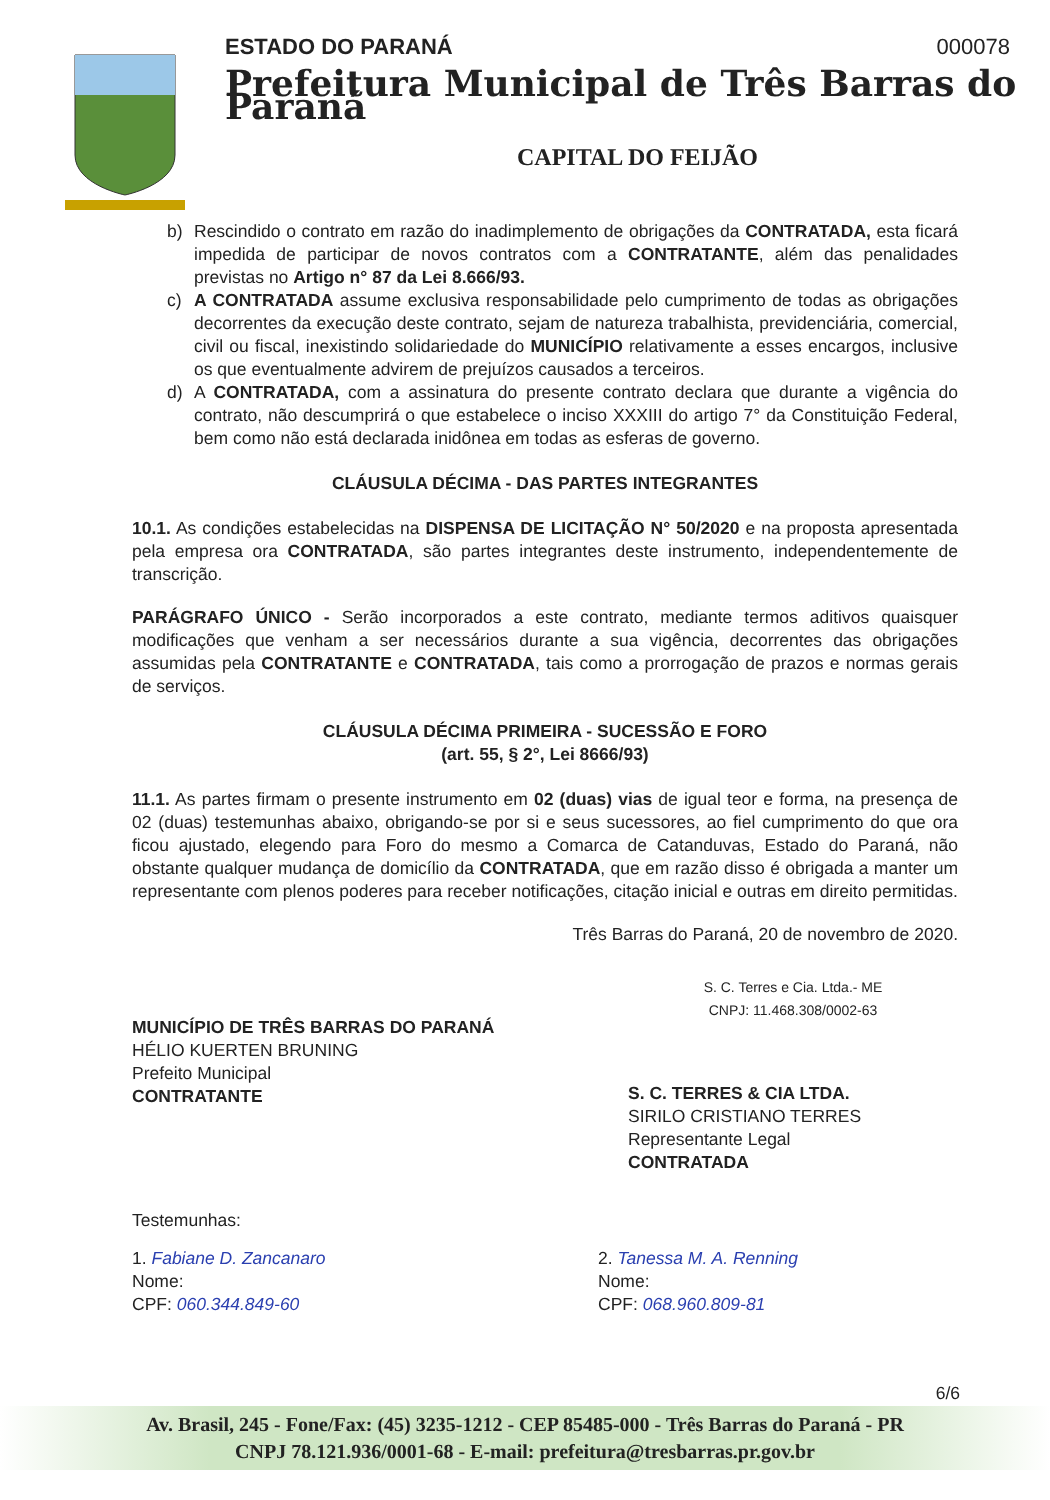ESTADO DO PARANÁ 000078
Prefeitura Municipal de Três Barras do Paraná
CAPITAL DO FEIJÃO
b) Rescindido o contrato em razão do inadimplemento de obrigações da CONTRATADA, esta ficará impedida de participar de novos contratos com a CONTRATANTE, além das penalidades previstas no Artigo n° 87 da Lei 8.666/93.
c) A CONTRATADA assume exclusiva responsabilidade pelo cumprimento de todas as obrigações decorrentes da execução deste contrato, sejam de natureza trabalhista, previdenciária, comercial, civil ou fiscal, inexistindo solidariedade do MUNICÍPIO relativamente a esses encargos, inclusive os que eventualmente advirem de prejuízos causados a terceiros.
d) A CONTRATADA, com a assinatura do presente contrato declara que durante a vigência do contrato, não descumprirá o que estabelece o inciso XXXIII do artigo 7° da Constituição Federal, bem como não está declarada inidônea em todas as esferas de governo.
CLÁUSULA DÉCIMA - DAS PARTES INTEGRANTES
10.1. As condições estabelecidas na DISPENSA DE LICITAÇÃO N° 50/2020 e na proposta apresentada pela empresa ora CONTRATADA, são partes integrantes deste instrumento, independentemente de transcrição.
PARÁGRAFO ÚNICO - Serão incorporados a este contrato, mediante termos aditivos quaisquer modificações que venham a ser necessários durante a sua vigência, decorrentes das obrigações assumidas pela CONTRATANTE e CONTRATADA, tais como a prorrogação de prazos e normas gerais de serviços.
CLÁUSULA DÉCIMA PRIMEIRA - SUCESSÃO E FORO
(art. 55, § 2°, Lei 8666/93)
11.1. As partes firmam o presente instrumento em 02 (duas) vias de igual teor e forma, na presença de 02 (duas) testemunhas abaixo, obrigando-se por si e seus sucessores, ao fiel cumprimento do que ora ficou ajustado, elegendo para Foro do mesmo a Comarca de Catanduvas, Estado do Paraná, não obstante qualquer mudança de domicílio da CONTRATADA, que em razão disso é obrigada a manter um representante com plenos poderes para receber notificações, citação inicial e outras em direito permitidas.
Três Barras do Paraná, 20 de novembro de 2020.
MUNICÍPIO DE TRÊS BARRAS DO PARANÁ
HÉLIO KUERTEN BRUNING
Prefeito Municipal
CONTRATANTE
S. C. Terres e Cia. Ltda.- ME
CNPJ: 11.468.308/0002-63
S. C. TERRES & CIA LTDA.
SIRILO CRISTIANO TERRES
Representante Legal
CONTRATADA
Testemunhas:
1. Fabiane D. Zancanaro
Nome:
CPF: 060.344.849-60
2. Tanessa M. A. Renning
Nome:
CPF: 068.960.809-81
6/6
Av. Brasil, 245 - Fone/Fax: (45) 3235-1212 - CEP 85485-000 - Três Barras do Paraná - PR
CNPJ 78.121.936/0001-68 - E-mail: prefeitura@tresbarras.pr.gov.br